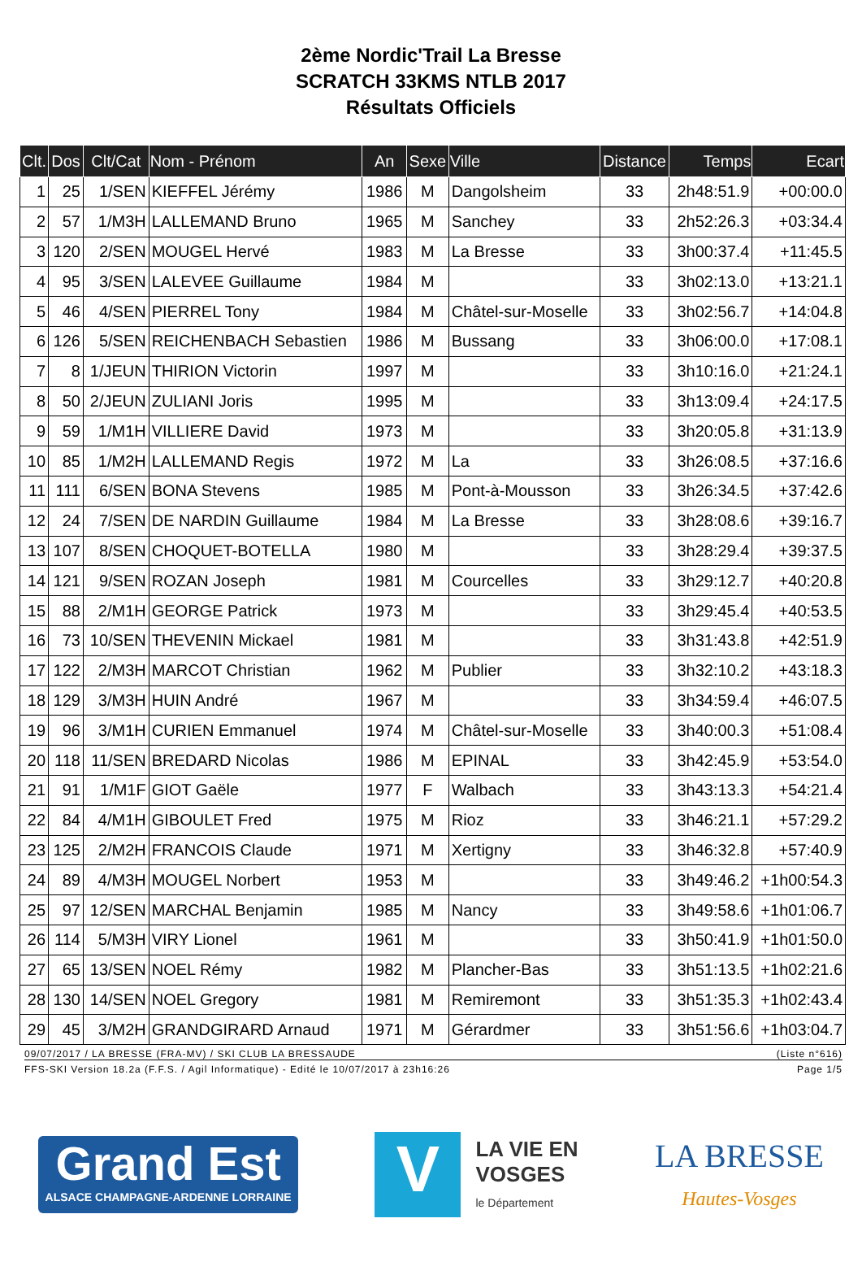2ème Nordic'Trail La Bresse
SCRATCH 33KMS NTLB 2017
Résultats Officiels
| Clt. | Dos | Clt/Cat | Nom - Prénom | An | Sexe | Ville | Distance | Temps | Ecart |
| --- | --- | --- | --- | --- | --- | --- | --- | --- | --- |
| 1 | 25 | 1/SEN | KIEFFEL Jérémy | 1986 | M | Dangolsheim | 33 | 2h48:51.9 | +00:00.0 |
| 2 | 57 | 1/M3H | LALLEMAND Bruno | 1965 | M | Sanchey | 33 | 2h52:26.3 | +03:34.4 |
| 3 | 120 | 2/SEN | MOUGEL Hervé | 1983 | M | La Bresse | 33 | 3h00:37.4 | +11:45.5 |
| 4 | 95 | 3/SEN | LALEVEE Guillaume | 1984 | M | | 33 | 3h02:13.0 | +13:21.1 |
| 5 | 46 | 4/SEN | PIERREL Tony | 1984 | M | Châtel-sur-Moselle | 33 | 3h02:56.7 | +14:04.8 |
| 6 | 126 | 5/SEN | REICHENBACH Sebastien | 1986 | M | Bussang | 33 | 3h06:00.0 | +17:08.1 |
| 7 | 8 | 1/JEUN | THIRION Victorin | 1997 | M | | 33 | 3h10:16.0 | +21:24.1 |
| 8 | 50 | 2/JEUN | ZULIANI Joris | 1995 | M | | 33 | 3h13:09.4 | +24:17.5 |
| 9 | 59 | 1/M1H | VILLIERE David | 1973 | M | | 33 | 3h20:05.8 | +31:13.9 |
| 10 | 85 | 1/M2H | LALLEMAND Regis | 1972 | M | La | 33 | 3h26:08.5 | +37:16.6 |
| 11 | 111 | 6/SEN | BONA Stevens | 1985 | M | Pont-à-Mousson | 33 | 3h26:34.5 | +37:42.6 |
| 12 | 24 | 7/SEN | DE NARDIN Guillaume | 1984 | M | La Bresse | 33 | 3h28:08.6 | +39:16.7 |
| 13 | 107 | 8/SEN | CHOQUET-BOTELLA | 1980 | M | | 33 | 3h28:29.4 | +39:37.5 |
| 14 | 121 | 9/SEN | ROZAN Joseph | 1981 | M | Courcelles | 33 | 3h29:12.7 | +40:20.8 |
| 15 | 88 | 2/M1H | GEORGE Patrick | 1973 | M | | 33 | 3h29:45.4 | +40:53.5 |
| 16 | 73 | 10/SEN | THEVENIN Mickael | 1981 | M | | 33 | 3h31:43.8 | +42:51.9 |
| 17 | 122 | 2/M3H | MARCOT Christian | 1962 | M | Publier | 33 | 3h32:10.2 | +43:18.3 |
| 18 | 129 | 3/M3H | HUIN André | 1967 | M | | 33 | 3h34:59.4 | +46:07.5 |
| 19 | 96 | 3/M1H | CURIEN Emmanuel | 1974 | M | Châtel-sur-Moselle | 33 | 3h40:00.3 | +51:08.4 |
| 20 | 118 | 11/SEN | BREDARD Nicolas | 1986 | M | EPINAL | 33 | 3h42:45.9 | +53:54.0 |
| 21 | 91 | 1/M1F | GIOT Gaële | 1977 | F | Walbach | 33 | 3h43:13.3 | +54:21.4 |
| 22 | 84 | 4/M1H | GIBOULET Fred | 1975 | M | Rioz | 33 | 3h46:21.1 | +57:29.2 |
| 23 | 125 | 2/M2H | FRANCOIS Claude | 1971 | M | Xertigny | 33 | 3h46:32.8 | +57:40.9 |
| 24 | 89 | 4/M3H | MOUGEL Norbert | 1953 | M | | 33 | 3h49:46.2 | +1h00:54.3 |
| 25 | 97 | 12/SEN | MARCHAL Benjamin | 1985 | M | Nancy | 33 | 3h49:58.6 | +1h01:06.7 |
| 26 | 114 | 5/M3H | VIRY Lionel | 1961 | M | | 33 | 3h50:41.9 | +1h01:50.0 |
| 27 | 65 | 13/SEN | NOEL Rémy | 1982 | M | Plancher-Bas | 33 | 3h51:13.5 | +1h02:21.6 |
| 28 | 130 | 14/SEN | NOEL Gregory | 1981 | M | Remiremont | 33 | 3h51:35.3 | +1h02:43.4 |
| 29 | 45 | 3/M2H | GRANDGIRARD Arnaud | 1971 | M | Gérardmer | 33 | 3h51:56.6 | +1h03:04.7 |
09/07/2017 / LA BRESSE (FRA-MV) / SKI CLUB LA BRESSAUDE (Liste n°616)
FFS-SKI Version 18.2a (F.F.S. / Agil Informatique) - Edité le 10/07/2017 à 23h16:26 Page 1/5
Grand Est
ALSACE CHAMPAGNE-ARDENNE LORRAINE
V
LA VIE EN
VOSGES
le Département
LA BRESSE
Hautes-Vosges